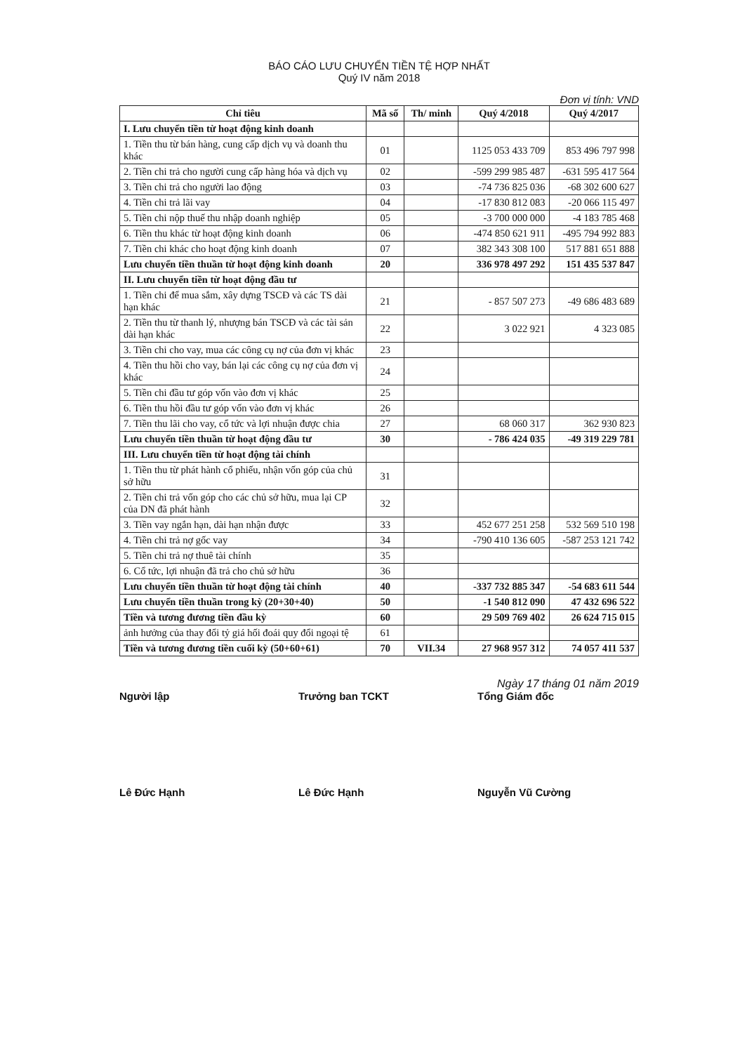BÁO CÁO LƯU CHUYỂN TIỀN TỆ HỢP NHẤT
Quý IV năm 2018
Đơn vị tính: VND
| Chỉ tiêu | Mã số | Th/ minh | Quý 4/2018 | Quý 4/2017 |
| --- | --- | --- | --- | --- |
| I. Lưu chuyển tiền từ hoạt động kinh doanh | | | | |
| 1. Tiền thu từ bán hàng, cung cấp dịch vụ và doanh thu khác | 01 | | 1125 053 433 709 | 853 496 797 998 |
| 2. Tiền chi trả cho người cung cấp hàng hóa và dịch vụ | 02 | | -599 299 985 487 | -631 595 417 564 |
| 3. Tiền chi trả cho người lao động | 03 | | -74 736 825 036 | -68 302 600 627 |
| 4. Tiền chi trả lãi vay | 04 | | -17 830 812 083 | -20 066 115 497 |
| 5. Tiền chi nộp thuế thu nhập doanh nghiệp | 05 | | -3 700 000 000 | -4 183 785 468 |
| 6. Tiền thu khác từ hoạt động kinh doanh | 06 | | -474 850 621 911 | -495 794 992 883 |
| 7. Tiền chi khác cho hoạt động kinh doanh | 07 | | 382 343 308 100 | 517 881 651 888 |
| Lưu chuyển tiền thuần từ hoạt động kinh doanh | 20 | | 336 978 497 292 | 151 435 537 847 |
| II. Lưu chuyển tiền từ hoạt động đầu tư | | | | |
| 1. Tiền chi để mua sắm, xây dựng TSCĐ và các TS dài hạn khác | 21 | | - 857 507 273 | -49 686 483 689 |
| 2. Tiền thu từ thanh lý, nhượng bán TSCĐ và các tài sản dài hạn khác | 22 | | 3 022 921 | 4 323 085 |
| 3. Tiền chi cho vay, mua các công cụ nợ của đơn vị khác | 23 | | | |
| 4. Tiền thu hồi cho vay, bán lại các công cụ nợ của đơn vị khác | 24 | | | |
| 5. Tiền chi đầu tư góp vốn vào đơn vị khác | 25 | | | |
| 6. Tiền thu hồi đầu tư góp vốn vào đơn vị khác | 26 | | | |
| 7. Tiền thu lãi cho vay, cổ tức và lợi nhuận được chia | 27 | | 68 060 317 | 362 930 823 |
| Lưu chuyển tiền thuần từ hoạt động đầu tư | 30 | | - 786 424 035 | -49 319 229 781 |
| III. Lưu chuyển tiền từ hoạt động tài chính | | | | |
| 1. Tiền thu từ phát hành cổ phiếu, nhận vốn góp của chủ sở hữu | 31 | | | |
| 2. Tiền chi trả vốn góp cho các chủ sở hữu, mua lại CP của DN đã phát hành | 32 | | | |
| 3. Tiền vay ngắn hạn, dài hạn nhận được | 33 | | 452 677 251 258 | 532 569 510 198 |
| 4. Tiền chi trả nợ gốc vay | 34 | | -790 410 136 605 | -587 253 121 742 |
| 5. Tiền chi trả nợ thuê tài chính | 35 | | | |
| 6. Cổ tức, lợi nhuận đã trả cho chủ sở hữu | 36 | | | |
| Lưu chuyển tiền thuần từ hoạt động tài chính | 40 | | -337 732 885 347 | -54 683 611 544 |
| Lưu chuyển tiền thuần trong kỳ (20+30+40) | 50 | | -1 540 812 090 | 47 432 696 522 |
| Tiền và tương đương tiền đầu kỳ | 60 | | 29 509 769 402 | 26 624 715 015 |
| ảnh hưởng của thay đổi tỷ giá hối đoái quy đổi ngoại tệ | 61 | | | |
| Tiền và tương đương tiền cuối kỳ (50+60+61) | 70 | VII.34 | 27 968 957 312 | 74 057 411 537 |
Ngày 17 tháng 01 năm 2019
Người lập Trưởng ban TCKT Tổng Giám đốc
Lê Đức Hạnh Lê Đức Hạnh Nguyễn Vũ Cường